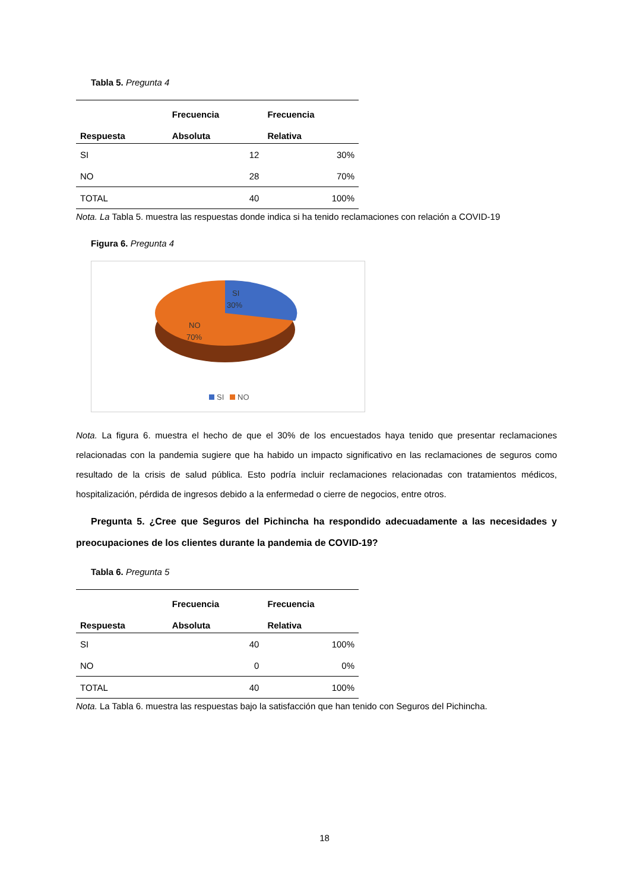Tabla 5. Pregunta 4
| | Frecuencia | Frecuencia |
| --- | --- | --- |
| Respuesta | Absoluta | Relativa |
| SI | 12 | 30% |
| NO | 28 | 70% |
| TOTAL | 40 | 100% |
Nota. La Tabla 5. muestra las respuestas donde indica si ha tenido reclamaciones con relación a COVID-19
Figura 6. Pregunta 4
SI
30%
NO
70%
SI
NO
Nota. La figura 6. muestra el hecho de que el 30% de los encuestados haya tenido que presentar reclamaciones relacionadas con la pandemia sugiere que ha habido un impacto significativo en las reclamaciones de seguros como resultado de la crisis de salud pública. Esto podría incluir reclamaciones relacionadas con tratamientos médicos, hospitalización, pérdida de ingresos debido a la enfermedad o cierre de negocios, entre otros.
Pregunta 5. ¿Cree que Seguros del Pichincha ha respondido adecuadamente a las necesidades y preocupaciones de los clientes durante la pandemia de COVID-19?
Tabla 6. Pregunta 5
| | Frecuencia | Frecuencia |
| --- | --- | --- |
| Respuesta | Absoluta | Relativa |
| SI | 40 | 100% |
| NO | 0 | 0% |
| TOTAL | 40 | 100% |
Nota. La Tabla 6. muestra las respuestas bajo la satisfacción que han tenido con Seguros del Pichincha.
18